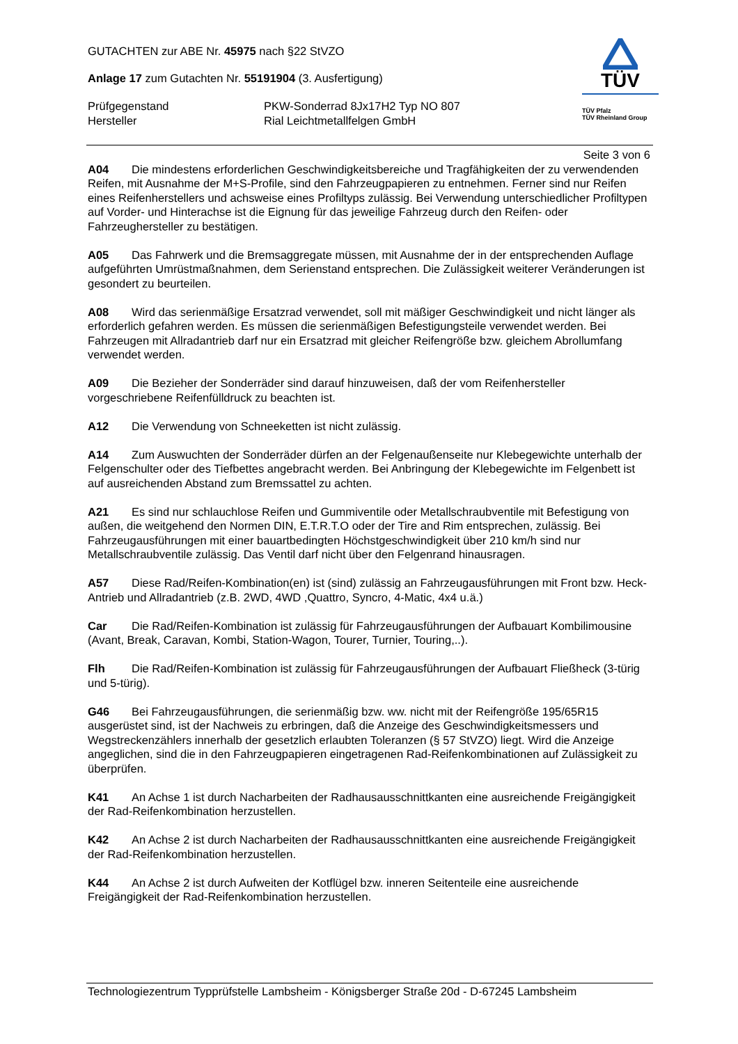GUTACHTEN zur ABE Nr. 45975 nach §22 StVZO
Anlage 17 zum Gutachten Nr. 55191904 (3. Ausfertigung)
Prüfgegenstand PKW-Sonderrad 8Jx17H2 Typ NO 807
Hersteller Rial Leichtmetallfelgen GmbH
TÜV
TÜV Pfalz
TÜV Rheinland Group
Seite 3 von 6
A04 Die mindestens erforderlichen Geschwindigkeitsbereiche und Tragfähigkeiten der zu verwendenden Reifen, mit Ausnahme der M+S-Profile, sind den Fahrzeugpapieren zu entnehmen. Ferner sind nur Reifen eines Reifenherstellers und achsweise eines Profiltyps zulässig. Bei Verwendung unterschiedlicher Profiltypen auf Vorder- und Hinterachse ist die Eignung für das jeweilige Fahrzeug durch den Reifen- oder Fahrzeughersteller zu bestätigen.
A05 Das Fahrwerk und die Bremsaggregate müssen, mit Ausnahme der in der entsprechenden Auflage aufgeführten Umrüstmaßnahmen, dem Serienstand entsprechen. Die Zulässigkeit weiterer Veränderungen ist gesondert zu beurteilen.
A08 Wird das serienmäßige Ersatzrad verwendet, soll mit mäßiger Geschwindigkeit und nicht länger als erforderlich gefahren werden. Es müssen die serienmäßigen Befestigungsteile verwendet werden. Bei Fahrzeugen mit Allradantrieb darf nur ein Ersatzrad mit gleicher Reifengröße bzw. gleichem Abrollumfang verwendet werden.
A09 Die Bezieher der Sonderräder sind darauf hinzuweisen, daß der vom Reifenhersteller vorgeschriebene Reifenfülldruck zu beachten ist.
A12 Die Verwendung von Schneeketten ist nicht zulässig.
A14 Zum Auswuchten der Sonderräder dürfen an der Felgenaußenseite nur Klebegewichte unterhalb der Felgenschulter oder des Tiefbettes angebracht werden. Bei Anbringung der Klebegewichte im Felgenbett ist auf ausreichenden Abstand zum Bremssattel zu achten.
A21 Es sind nur schlauchlose Reifen und Gummiventile oder Metallschraubventile mit Befestigung von außen, die weitgehend den Normen DIN, E.T.R.T.O oder der Tire and Rim entsprechen, zulässig. Bei Fahrzeugausführungen mit einer bauartbedingten Höchstgeschwindigkeit über 210 km/h sind nur Metallschraubventile zulässig. Das Ventil darf nicht über den Felgenrand hinausragen.
A57 Diese Rad/Reifen-Kombination(en) ist (sind) zulässig an Fahrzeugausführungen mit Front bzw. Heck-Antrieb und Allradantrieb (z.B. 2WD, 4WD ,Quattro, Syncro, 4-Matic, 4x4 u.ä.)
Car Die Rad/Reifen-Kombination ist zulässig für Fahrzeugausführungen der Aufbauart Kombilimousine (Avant, Break, Caravan, Kombi, Station-Wagon, Tourer, Turnier, Touring,..).
Flh Die Rad/Reifen-Kombination ist zulässig für Fahrzeugausführungen der Aufbauart Fließheck (3-türig und 5-türig).
G46 Bei Fahrzeugausführungen, die serienmäßig bzw. ww. nicht mit der Reifengröße 195/65R15 ausgerüstet sind, ist der Nachweis zu erbringen, daß die Anzeige des Geschwindigkeitsmessers und Wegstreckenzählers innerhalb der gesetzlich erlaubten Toleranzen (§ 57 StVZO) liegt. Wird die Anzeige angeglichen, sind die in den Fahrzeugpapieren eingetragenen Rad-Reifenkombinationen auf Zulässigkeit zu überprüfen.
K41 An Achse 1 ist durch Nacharbeiten der Radhausausschnittkanten eine ausreichende Freigängigkeit der Rad-Reifenkombination herzustellen.
K42 An Achse 2 ist durch Nacharbeiten der Radhausausschnittkanten eine ausreichende Freigängigkeit der Rad-Reifenkombination herzustellen.
K44 An Achse 2 ist durch Aufweiten der Kotflügel bzw. inneren Seitenteile eine ausreichende Freigängigkeit der Rad-Reifenkombination herzustellen.
Technologiezentrum Typprüfstelle Lambsheim - Königsberger Straße 20d - D-67245 Lambsheim